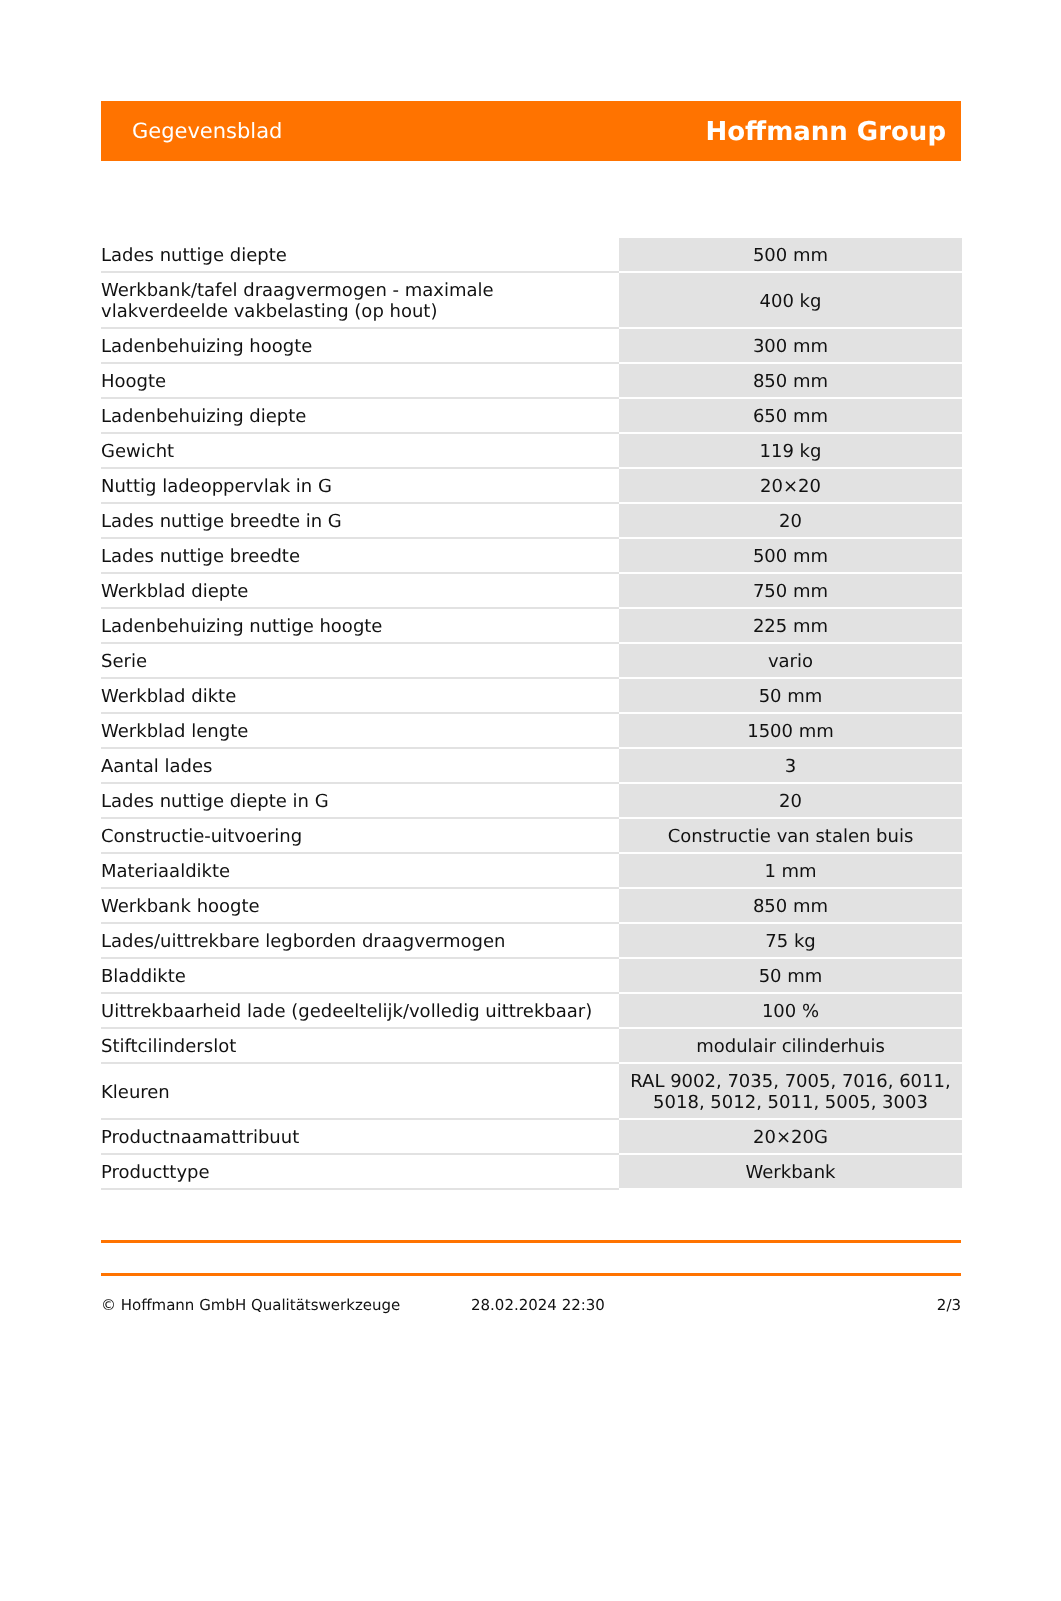Gegevensblad Hoffmann Group
| Lades nuttige diepte | 500 mm |
| Werkbank/tafel draagvermogen - maximale vlakverdeelde vakbelasting (op hout) | 400 kg |
| Ladenbehuizing hoogte | 300 mm |
| Hoogte | 850 mm |
| Ladenbehuizing diepte | 650 mm |
| Gewicht | 119 kg |
| Nuttig ladeoppervlak in G | 20×20 |
| Lades nuttige breedte in G | 20 |
| Lades nuttige breedte | 500 mm |
| Werkblad diepte | 750 mm |
| Ladenbehuizing nuttige hoogte | 225 mm |
| Serie | vario |
| Werkblad dikte | 50 mm |
| Werkblad lengte | 1500 mm |
| Aantal lades | 3 |
| Lades nuttige diepte in G | 20 |
| Constructie-uitvoering | Constructie van stalen buis |
| Materiaaldikte | 1 mm |
| Werkbank hoogte | 850 mm |
| Lades/uittrekbare legborden draagvermogen | 75 kg |
| Bladdikte | 50 mm |
| Uittrekbaarheid lade (gedeeltelijk/volledig uittrekbaar) | 100 % |
| Stiftcilinderslot | modulair cilinderhuis |
| Kleuren | RAL 9002, 7035, 7005, 7016, 6011, 5018, 5012, 5011, 5005, 3003 |
| Productnaamattribuut | 20×20G |
| Producttype | Werkbank |
© Hoffmann GmbH Qualitätswerkzeuge 28.02.2024 22:30 2/3